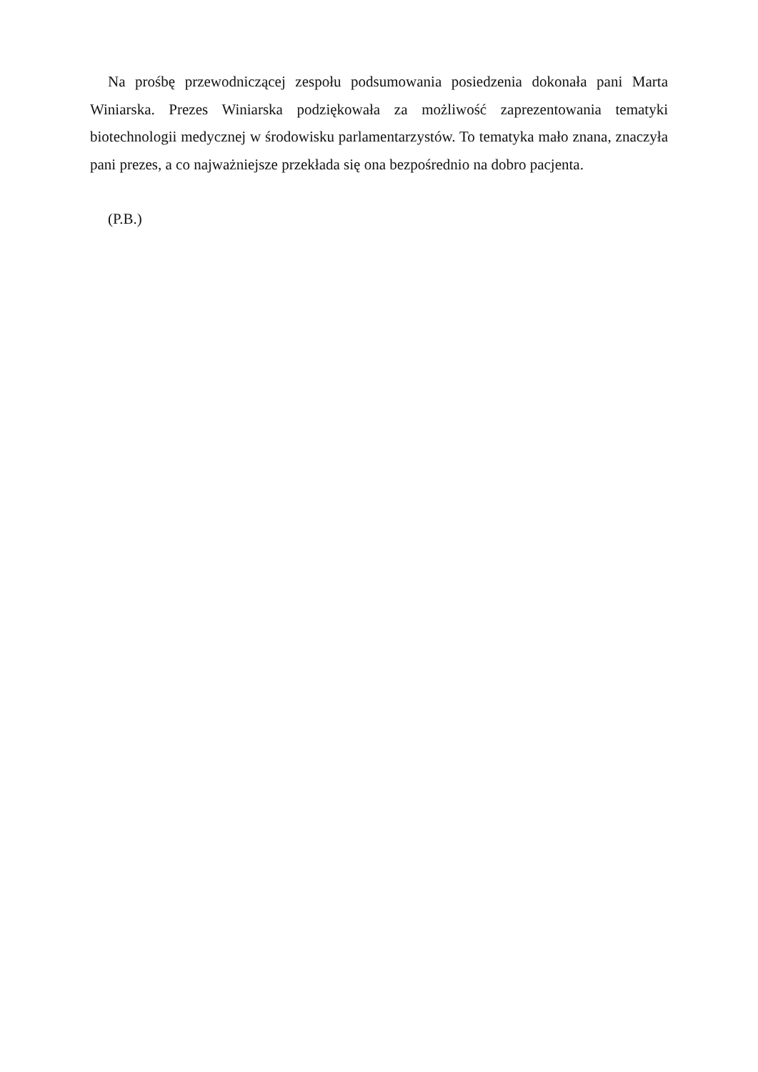Na prośbę przewodniczącej zespołu podsumowania posiedzenia dokonała pani Marta Winiarska. Prezes Winiarska podziękowała za możliwość zaprezentowania tematyki biotechnologii medycznej w środowisku parlamentarzystów. To tematyka mało znana, znaczyła pani prezes, a co najważniejsze przekłada się ona bezpośrednio na dobro pacjenta.
(P.B.)